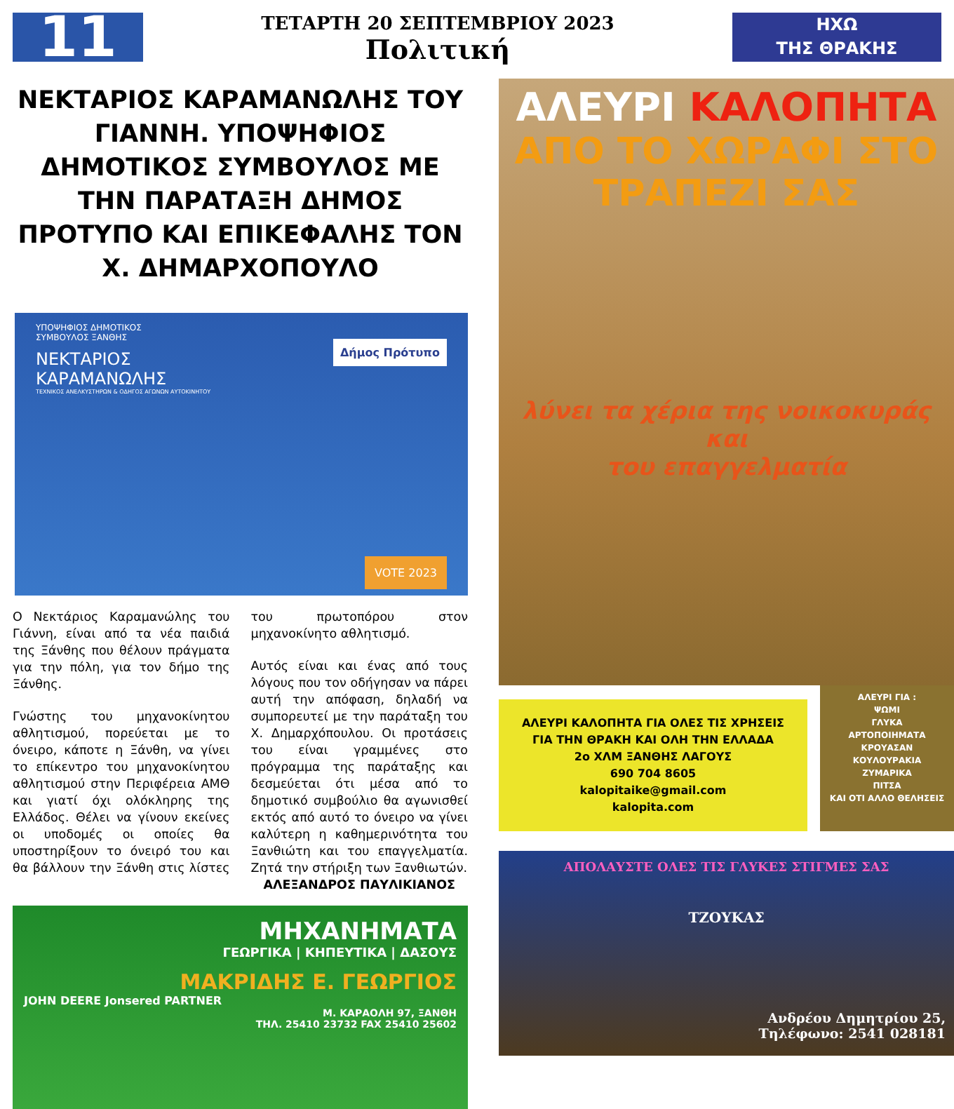11
ΤΕΤΑΡΤΗ 20 ΣΕΠΤΕΜΒΡΙΟΥ 2023
Πολιτική
ΗΧΩ
ΤΗΣ ΘΡΑΚΗΣ
ΝΕΚΤΑΡΙΟΣ ΚΑΡΑΜΑΝΩΛΗΣ ΤΟΥ ΓΙΑΝΝΗ. ΥΠΟΨΗΦΙΟΣ ΔΗΜΟΤΙΚΟΣ ΣΥΜΒΟΥΛΟΣ ΜΕ ΤΗΝ ΠΑΡΑΤΑΞΗ ΔΗΜΟΣ ΠΡΟΤΥΠΟ ΚΑΙ ΕΠΙΚΕΦΑΛΗΣ ΤΟΝ Χ. ΔΗΜΑΡΧΟΠΟΥΛΟ
ΥΠΟΨΗΦΙΟΣ ΔΗΜΟΤΙΚΟΣ
ΣΥΜΒΟΥΛΟΣ ΞΑΝΘΗΣ
ΝΕΚΤΑΡΙΟΣ
ΚΑΡΑΜΑΝΩΛΗΣ
ΤΕΧΝΙΚΟΣ ΑΝΕΛΚΥΣΤΗΡΩΝ & ΟΔΗΓΟΣ ΑΓΩΝΩΝ ΑΥΤΟΚΙΝΗΤΟΥ
Δήμος Πρότυπο
VOTE 2023
Ο Νεκτάριος Καραμανώλης του Γιάννη, είναι από τα νέα παιδιά της Ξάνθης που θέλουν πράγματα για την πόλη, για τον δήμο της Ξάνθης.
Γνώστης του μηχανοκίνητου αθλητισμού, πορεύεται με το όνειρο, κάποτε η Ξάνθη, να γίνει το επίκεντρο του μηχανοκίνητου αθλητισμού στην Περιφέρεια ΑΜΘ και γιατί όχι ολόκληρης της Ελλάδος. Θέλει να γίνουν εκείνες οι υποδομές οι οποίες θα υποστηρίξουν το όνειρό του και θα βάλλουν την Ξάνθη στις λίστες του πρωτοπόρου στον μηχανοκίνητο αθλητισμό.
Αυτός είναι και ένας από τους λόγους που τον οδήγησαν να πάρει αυτή την απόφαση, δηλαδή να συμπορευτεί με την παράταξη του Χ. Δημαρχόπουλου. Οι προτάσεις του είναι γραμμένες στο πρόγραμμα της παράταξης και δεσμεύεται ότι μέσα από το δημοτικό συμβούλιο θα αγωνισθεί εκτός από αυτό το όνειρο να γίνει καλύτερη η καθημερινότητα του Ξανθιώτη και του επαγγελματία. Ζητά την στήριξη των Ξανθιωτών.
ΑΛΕΞΑΝΔΡΟΣ ΠΑΥΛΙΚΙΑΝΟΣ
ΜΗΧΑΝΗΜΑΤΑ
ΓΕΩΡΓΙΚΑ | ΚΗΠΕΥΤΙΚΑ | ΔΑΣΟΥΣ
ΜΑΚΡΙΔΗΣ Ε. ΓΕΩΡΓΙΟΣ
JOHN DEERE Jonsered PARTNER
Μ. ΚΑΡΑΟΛΗ 97, ΞΑΝΘΗ
ΤΗΛ. 25410 23732 FAX 25410 25602
ΑΛΕΥΡΙ ΚΑΛΟΠΗΤΑ
ΑΠΟ ΤΟ ΧΩΡΑΦΙ ΣΤΟ
ΤΡΑΠΕΖΙ ΣΑΣ
λύνει τα χέρια της νοικοκυράς και
του επαγγελματία
ΑΛΕΥΡΙ ΚΑΛΟΠΗΤΑ ΓΙΑ ΟΛΕΣ ΤΙΣ ΧΡΗΣΕΙΣ
ΓΙΑ ΤΗΝ ΘΡΑΚΗ ΚΑΙ ΟΛΗ ΤΗΝ ΕΛΛΑΔΑ
2ο ΧΛΜ ΞΑΝΘΗΣ ΛΑΓΟΥΣ
690 704 8605
kalopitaike@gmail.com
kalopita.com
ΑΛΕΥΡΙ ΓΙΑ :
ΨΩΜΙ
ΓΛΥΚΑ
ΑΡΤΟΠΟΙΗΜΑΤΑ
ΚΡΟΥΑΣΑΝ
ΚΟΥΛΟΥΡΑΚΙΑ
ΖΥΜΑΡΙΚΑ
ΠΙΤΣΑ
ΚΑΙ ΟΤΙ ΑΛΛΟ ΘΕΛΗΣΕΙΣ
ΑΠΟΛΑΥΣΤΕ ΟΛΕΣ ΤΙΣ ΓΛΥΚΕΣ ΣΤΙΓΜΕΣ ΣΑΣ
ΤΖΟΥΚΑΣ
Ανδρέου Δημητρίου 25,
Τηλέφωνο: 2541 028181